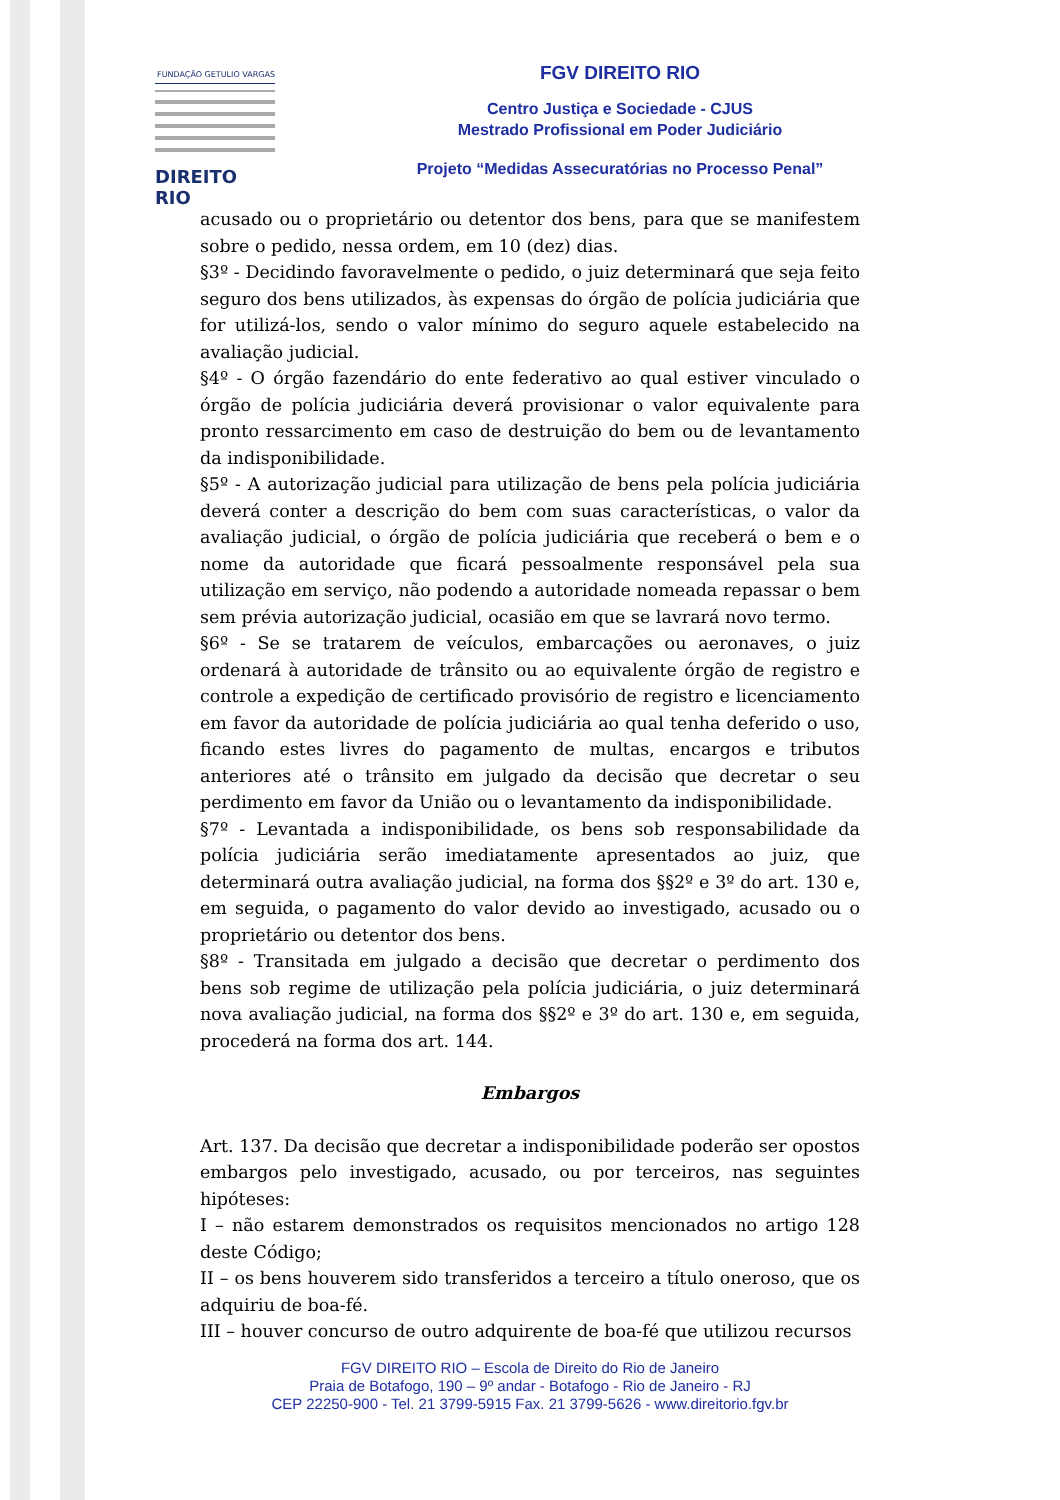FUNDAÇÃO GETULIO VARGAS
DIREITO RIO
FGV DIREITO RIO
Centro Justiça e Sociedade - CJUS
Mestrado Profissional em Poder Judiciário
Projeto “Medidas Assecuratórias no Processo Penal”
acusado ou o proprietário ou detentor dos bens, para que se manifestem sobre o pedido, nessa ordem, em 10 (dez) dias.
§3º - Decidindo favoravelmente o pedido, o juiz determinará que seja feito seguro dos bens utilizados, às expensas do órgão de polícia judiciária que for utilizá-los, sendo o valor mínimo do seguro aquele estabelecido na avaliação judicial.
§4º - O órgão fazendário do ente federativo ao qual estiver vinculado o órgão de polícia judiciária deverá provisionar o valor equivalente para pronto ressarcimento em caso de destruição do bem ou de levantamento da indisponibilidade.
§5º - A autorização judicial para utilização de bens pela polícia judiciária deverá conter a descrição do bem com suas características, o valor da avaliação judicial, o órgão de polícia judiciária que receberá o bem e o nome da autoridade que ficará pessoalmente responsável pela sua utilização em serviço, não podendo a autoridade nomeada repassar o bem sem prévia autorização judicial, ocasião em que se lavrará novo termo.
§6º - Se se tratarem de veículos, embarcações ou aeronaves, o juiz ordenará à autoridade de trânsito ou ao equivalente órgão de registro e controle a expedição de certificado provisório de registro e licenciamento em favor da autoridade de polícia judiciária ao qual tenha deferido o uso, ficando estes livres do pagamento de multas, encargos e tributos anteriores até o trânsito em julgado da decisão que decretar o seu perdimento em favor da União ou o levantamento da indisponibilidade.
§7º - Levantada a indisponibilidade, os bens sob responsabilidade da polícia judiciária serão imediatamente apresentados ao juiz, que determinará outra avaliação judicial, na forma dos §§2º e 3º do art. 130 e, em seguida, o pagamento do valor devido ao investigado, acusado ou o proprietário ou detentor dos bens.
§8º - Transitada em julgado a decisão que decretar o perdimento dos bens sob regime de utilização pela polícia judiciária, o juiz determinará nova avaliação judicial, na forma dos §§2º e 3º do art. 130 e, em seguida, procederá na forma dos art. 144.
Embargos
Art. 137. Da decisão que decretar a indisponibilidade poderão ser opostos embargos pelo investigado, acusado, ou por terceiros, nas seguintes hipóteses:
I – não estarem demonstrados os requisitos mencionados no artigo 128 deste Código;
II – os bens houverem sido transferidos a terceiro a título oneroso, que os adquiriu de boa-fé.
III – houver concurso de outro adquirente de boa-fé que utilizou recursos
FGV DIREITO RIO – Escola de Direito do Rio de Janeiro
Praia de Botafogo, 190 – 9º andar - Botafogo - Rio de Janeiro - RJ
CEP 22250-900 - Tel. 21 3799-5915 Fax. 21 3799-5626 - www.direitorio.fgv.br